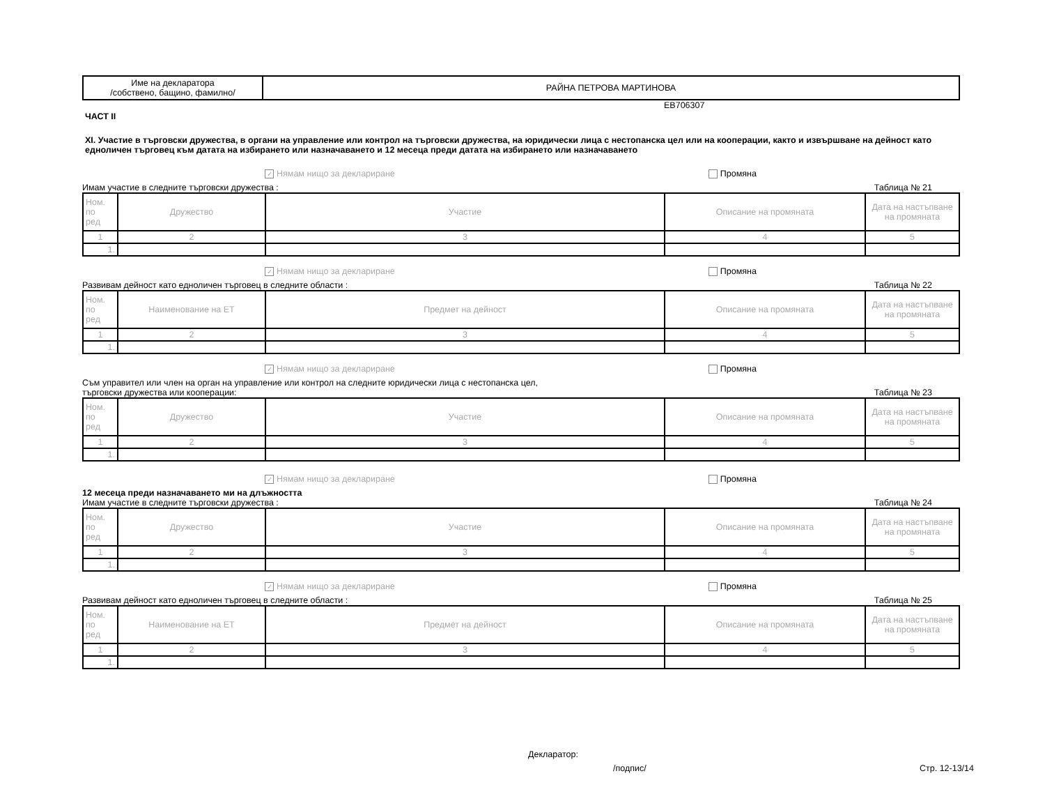| Име на декларатора /собствено, бащино, фамилно/ | РАЙНА ПЕТРОВА МАРТИНОВА |
EB706307
ЧАСТ II
XI. Участие в търговски дружества, в органи на управление или контрол на търговски дружества, на юридически лица с нестопанска цел или на кооперации, както и извършване на дейност като едноличен търговец към датата на избирането или назначаването и 12 месеца преди датата на избирането или назначаването
✓ Нямам нищо за деклариране Промяна
Имам участие в следните търговски дружества : Таблица № 21
| Ном. по ред | Дружество | Участие | Описание на промяната | Дата на настъпване на промяната |
| 1 | 2 | 3 | 4 | 5 |
| 1. | | | | |
✓ Нямам нищо за деклариране Промяна
Развивам дейност като едноличен търговец в следните области : Таблица № 22
| Ном. по ред | Наименование на ЕТ | Предмет на дейност | Описание на промяната | Дата на настъпване на промяната |
| 1 | 2 | 3 | 4 | 5 |
| 1. | | | | |
✓ Нямам нищо за деклариране Промяна
Съм управител или член на орган на управление или контрол на следните юридически лица с нестопанска цел,
търговски дружества или кооперации: Таблица № 23
| Ном. по ред | Дружество | Участие | Описание на промяната | Дата на настъпване на промяната |
| 1 | 2 | 3 | 4 | 5 |
| 1. | | | | |
✓ Нямам нищо за деклариране Промяна
12 месеца преди назначаването ми на длъжността
Имам участие в следните търговски дружества : Таблица № 24
| Ном. по ред | Дружество | Участие | Описание на промяната | Дата на настъпване на промяната |
| 1 | 2 | 3 | 4 | 5 |
| 1. | | | | |
✓ Нямам нищо за деклариране Промяна
Развивам дейност като едноличен търговец в следните области : Таблица № 25
| Ном. по ред | Наименование на ЕТ | Предмет на дейност | Описание на промяната | Дата на настъпване на промяната |
| 1 | 2 | 3 | 4 | 5 |
| 1. | | | | |
Деклaратор:
/подпис/ Стр. 12-13/14